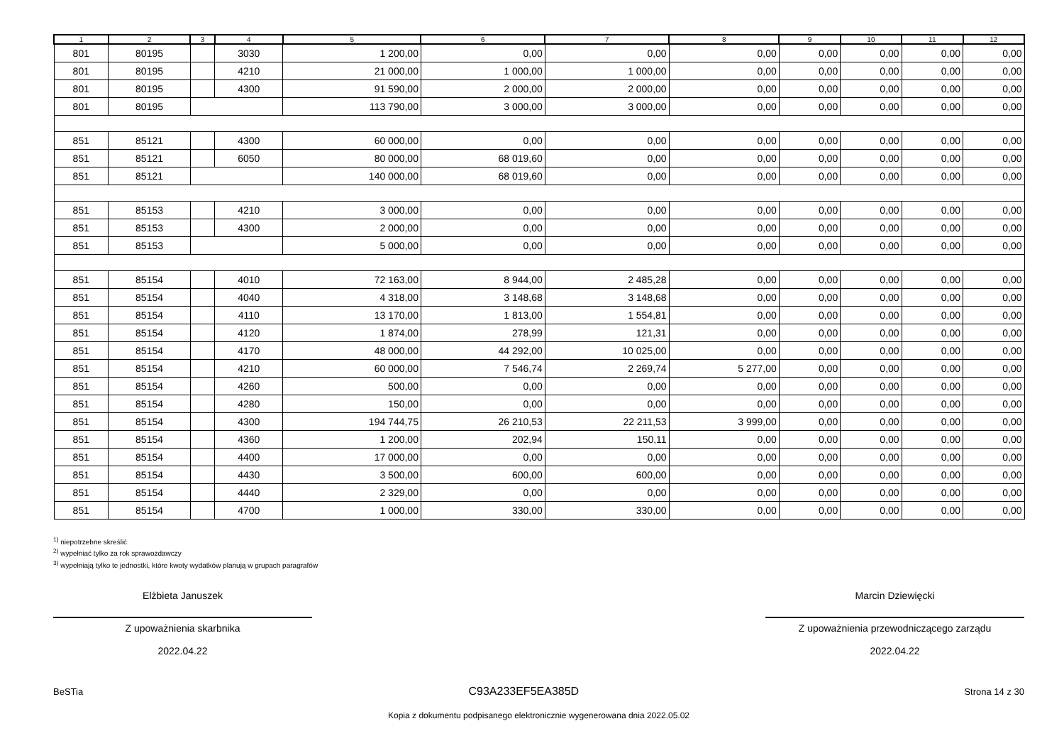| 1 | 2 | 3 | 4 | 5 | 6 | 7 | 8 | 9 | 10 | 11 | 12 |
| --- | --- | --- | --- | --- | --- | --- | --- | --- | --- | --- | --- |
| 801 | 80195 | | 3030 | 1 200,00 | 0,00 | 0,00 | 0,00 | 0,00 | 0,00 | 0,00 | 0,00 |
| 801 | 80195 | | 4210 | 21 000,00 | 1 000,00 | 1 000,00 | 0,00 | 0,00 | 0,00 | 0,00 | 0,00 |
| 801 | 80195 | | 4300 | 91 590,00 | 2 000,00 | 2 000,00 | 0,00 | 0,00 | 0,00 | 0,00 | 0,00 |
| 801 | 80195 | | | 113 790,00 | 3 000,00 | 3 000,00 | 0,00 | 0,00 | 0,00 | 0,00 | 0,00 |
| 851 | 85121 | | 4300 | 60 000,00 | 0,00 | 0,00 | 0,00 | 0,00 | 0,00 | 0,00 | 0,00 |
| 851 | 85121 | | 6050 | 80 000,00 | 68 019,60 | 0,00 | 0,00 | 0,00 | 0,00 | 0,00 | 0,00 |
| 851 | 85121 | | | 140 000,00 | 68 019,60 | 0,00 | 0,00 | 0,00 | 0,00 | 0,00 | 0,00 |
| 851 | 85153 | | 4210 | 3 000,00 | 0,00 | 0,00 | 0,00 | 0,00 | 0,00 | 0,00 | 0,00 |
| 851 | 85153 | | 4300 | 2 000,00 | 0,00 | 0,00 | 0,00 | 0,00 | 0,00 | 0,00 | 0,00 |
| 851 | 85153 | | | 5 000,00 | 0,00 | 0,00 | 0,00 | 0,00 | 0,00 | 0,00 | 0,00 |
| 851 | 85154 | | 4010 | 72 163,00 | 8 944,00 | 2 485,28 | 0,00 | 0,00 | 0,00 | 0,00 | 0,00 |
| 851 | 85154 | | 4040 | 4 318,00 | 3 148,68 | 3 148,68 | 0,00 | 0,00 | 0,00 | 0,00 | 0,00 |
| 851 | 85154 | | 4110 | 13 170,00 | 1 813,00 | 1 554,81 | 0,00 | 0,00 | 0,00 | 0,00 | 0,00 |
| 851 | 85154 | | 4120 | 1 874,00 | 278,99 | 121,31 | 0,00 | 0,00 | 0,00 | 0,00 | 0,00 |
| 851 | 85154 | | 4170 | 48 000,00 | 44 292,00 | 10 025,00 | 0,00 | 0,00 | 0,00 | 0,00 | 0,00 |
| 851 | 85154 | | 4210 | 60 000,00 | 7 546,74 | 2 269,74 | 5 277,00 | 0,00 | 0,00 | 0,00 | 0,00 |
| 851 | 85154 | | 4260 | 500,00 | 0,00 | 0,00 | 0,00 | 0,00 | 0,00 | 0,00 | 0,00 |
| 851 | 85154 | | 4280 | 150,00 | 0,00 | 0,00 | 0,00 | 0,00 | 0,00 | 0,00 | 0,00 |
| 851 | 85154 | | 4300 | 194 744,75 | 26 210,53 | 22 211,53 | 3 999,00 | 0,00 | 0,00 | 0,00 | 0,00 |
| 851 | 85154 | | 4360 | 1 200,00 | 202,94 | 150,11 | 0,00 | 0,00 | 0,00 | 0,00 | 0,00 |
| 851 | 85154 | | 4400 | 17 000,00 | 0,00 | 0,00 | 0,00 | 0,00 | 0,00 | 0,00 | 0,00 |
| 851 | 85154 | | 4430 | 3 500,00 | 600,00 | 600,00 | 0,00 | 0,00 | 0,00 | 0,00 | 0,00 |
| 851 | 85154 | | 4440 | 2 329,00 | 0,00 | 0,00 | 0,00 | 0,00 | 0,00 | 0,00 | 0,00 |
| 851 | 85154 | | 4700 | 1 000,00 | 330,00 | 330,00 | 0,00 | 0,00 | 0,00 | 0,00 | 0,00 |
<sup>1)</sup> niepotrzebne skreślić
<sup>2)</sup> wypełniać tylko za rok sprawozdawczy
<sup>3)</sup> wypełniają tylko te jednostki, które kwoty wydatków planują w grupach paragrafów
Elżbieta Januszek
Z upoważnienia skarbnika
2022.04.22
Marcin Dziewięcki
Z upoważnienia przewodniczącego zarządu
2022.04.22
BeSTia C93A233EF5EA385D Strona 14 z 30
Kopia z dokumentu podpisanego elektronicznie wygenerowana dnia 2022.05.02